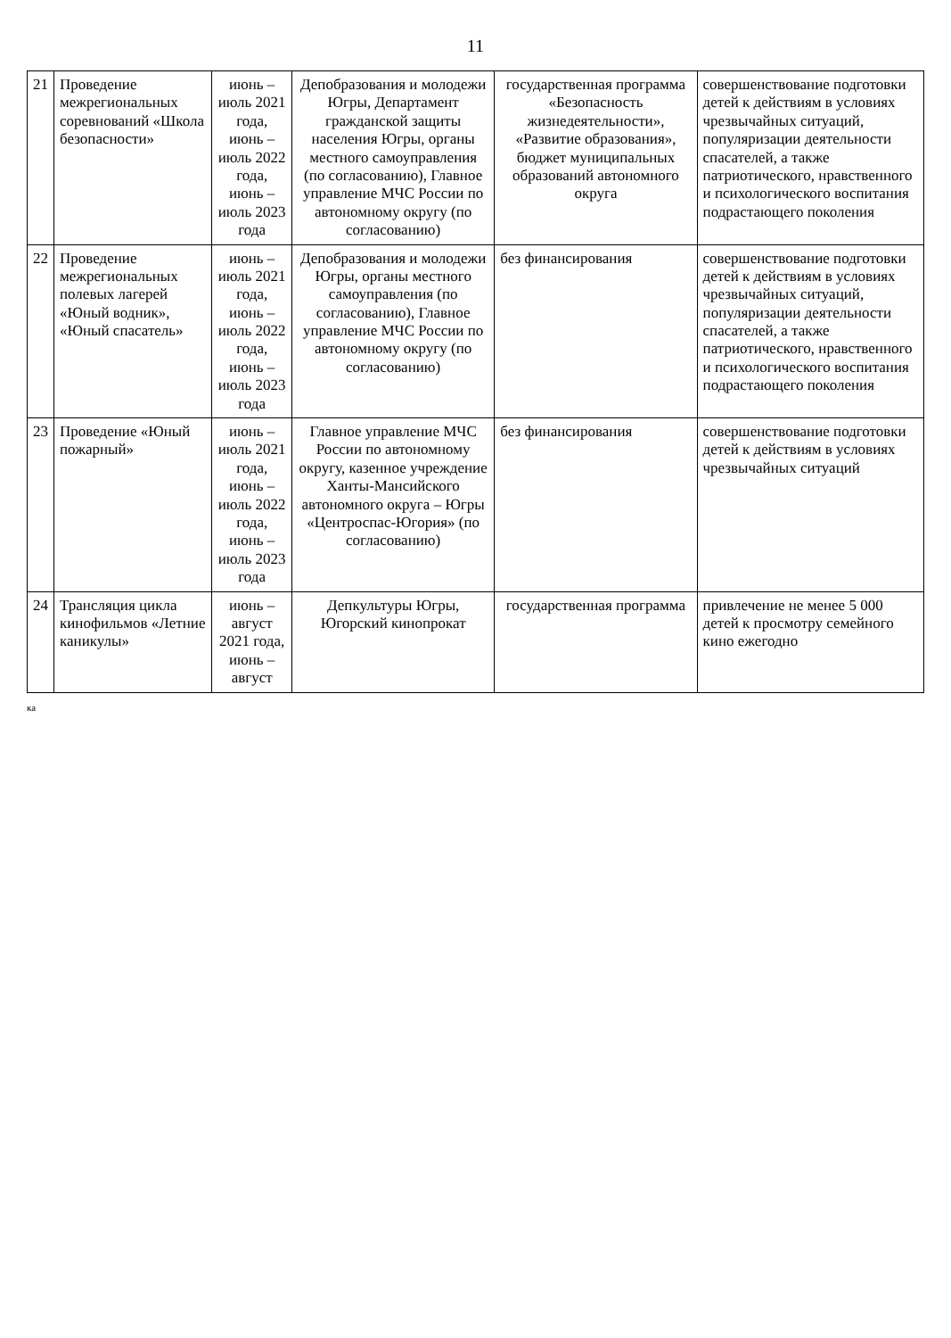11
| 21 | Проведение межрегиональных соревнований «Школа безопасности» | июнь – июль 2021 года, июнь – июль 2022 года, июнь – июль 2023 года | Депобразования и молодежи Югры, Департамент гражданской защиты населения Югры, органы местного самоуправления (по согласованию), Главное управление МЧС России по автономному округу (по согласованию) | государственная программа «Безопасность жизнедеятельности», «Развитие образования», бюджет муниципальных образований автономного округа | совершенствование подготовки детей к действиям в условиях чрезвычайных ситуаций, популяризации деятельности спасателей, а также патриотического, нравственного и психологического воспитания подрастающего поколения |
| 22 | Проведение межрегиональных полевых лагерей «Юный водник», «Юный спасатель» | июнь – июль 2021 года, июнь – июль 2022 года, июнь – июль 2023 года | Депобразования и молодежи Югры, органы местного самоуправления (по согласованию), Главное управление МЧС России по автономному округу (по согласованию) | без финансирования | совершенствование подготовки детей к действиям в условиях чрезвычайных ситуаций, популяризации деятельности спасателей, а также патриотического, нравственного и психологического воспитания подрастающего поколения |
| 23 | Проведение «Юный пожарный» | июнь – июль 2021 года, июнь – июль 2022 года, июнь – июль 2023 года | Главное управление МЧС России по автономному округу, казенное учреждение Ханты-Мансийского автономного округа – Югры «Центроспас-Югория» (по согласованию) | без финансирования | совершенствование подготовки детей к действиям в условиях чрезвычайных ситуаций |
| 24 | Трансляция цикла кинофильмов «Летние каникулы» | июнь – август 2021 года, июнь – август | Депкультуры Югры, Югорский кинопрокат | государственная программа | привлечение не менее 5 000 детей к просмотру семейного кино ежегодно |
ка